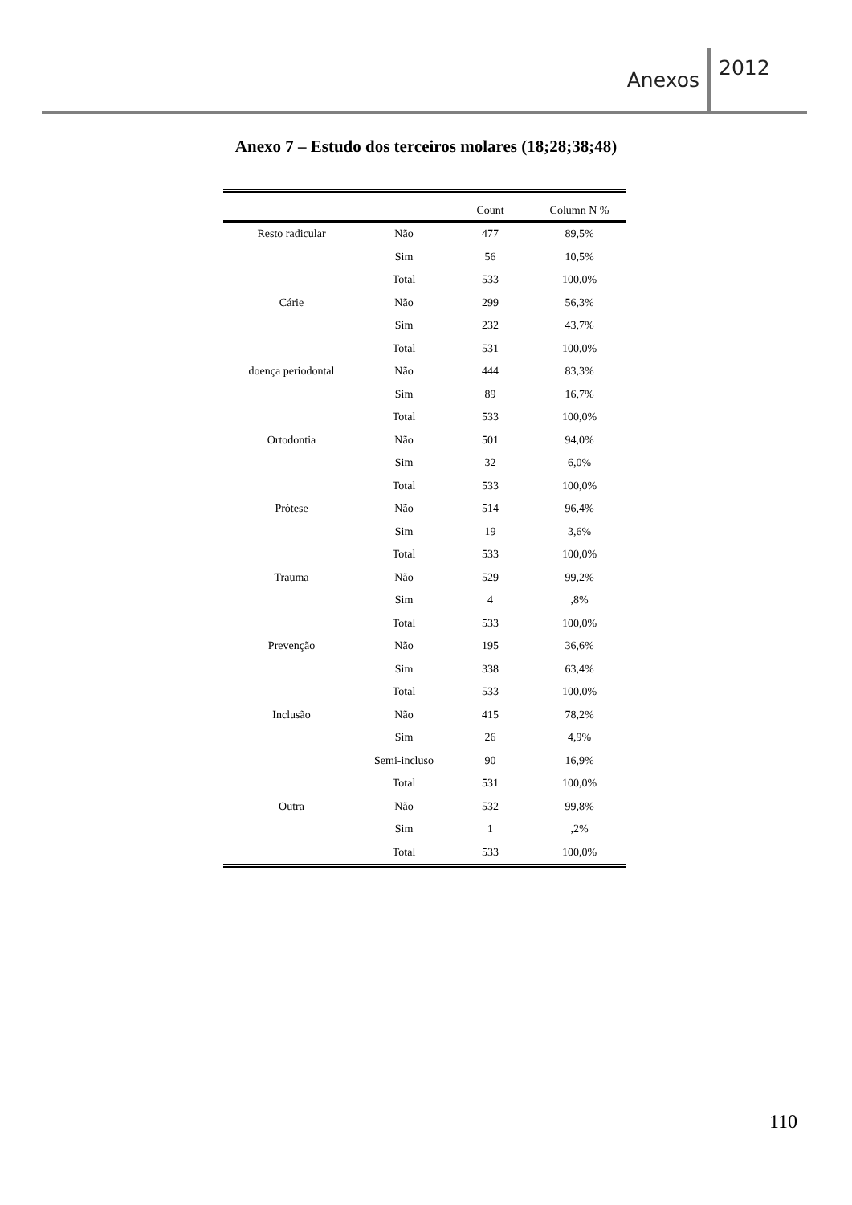Anexos 2012
Anexo 7 – Estudo dos terceiros molares (18;28;38;48)
| | | Count | Column N % |
| --- | --- | --- | --- |
| Resto radicular | Não | 477 | 89,5% |
| | Sim | 56 | 10,5% |
| | Total | 533 | 100,0% |
| Cárie | Não | 299 | 56,3% |
| | Sim | 232 | 43,7% |
| | Total | 531 | 100,0% |
| doença periodontal | Não | 444 | 83,3% |
| | Sim | 89 | 16,7% |
| | Total | 533 | 100,0% |
| Ortodontia | Não | 501 | 94,0% |
| | Sim | 32 | 6,0% |
| | Total | 533 | 100,0% |
| Prótese | Não | 514 | 96,4% |
| | Sim | 19 | 3,6% |
| | Total | 533 | 100,0% |
| Trauma | Não | 529 | 99,2% |
| | Sim | 4 | ,8% |
| | Total | 533 | 100,0% |
| Prevenção | Não | 195 | 36,6% |
| | Sim | 338 | 63,4% |
| | Total | 533 | 100,0% |
| Inclusão | Não | 415 | 78,2% |
| | Sim | 26 | 4,9% |
| | Semi-incluso | 90 | 16,9% |
| | Total | 531 | 100,0% |
| Outra | Não | 532 | 99,8% |
| | Sim | 1 | ,2% |
| | Total | 533 | 100,0% |
110